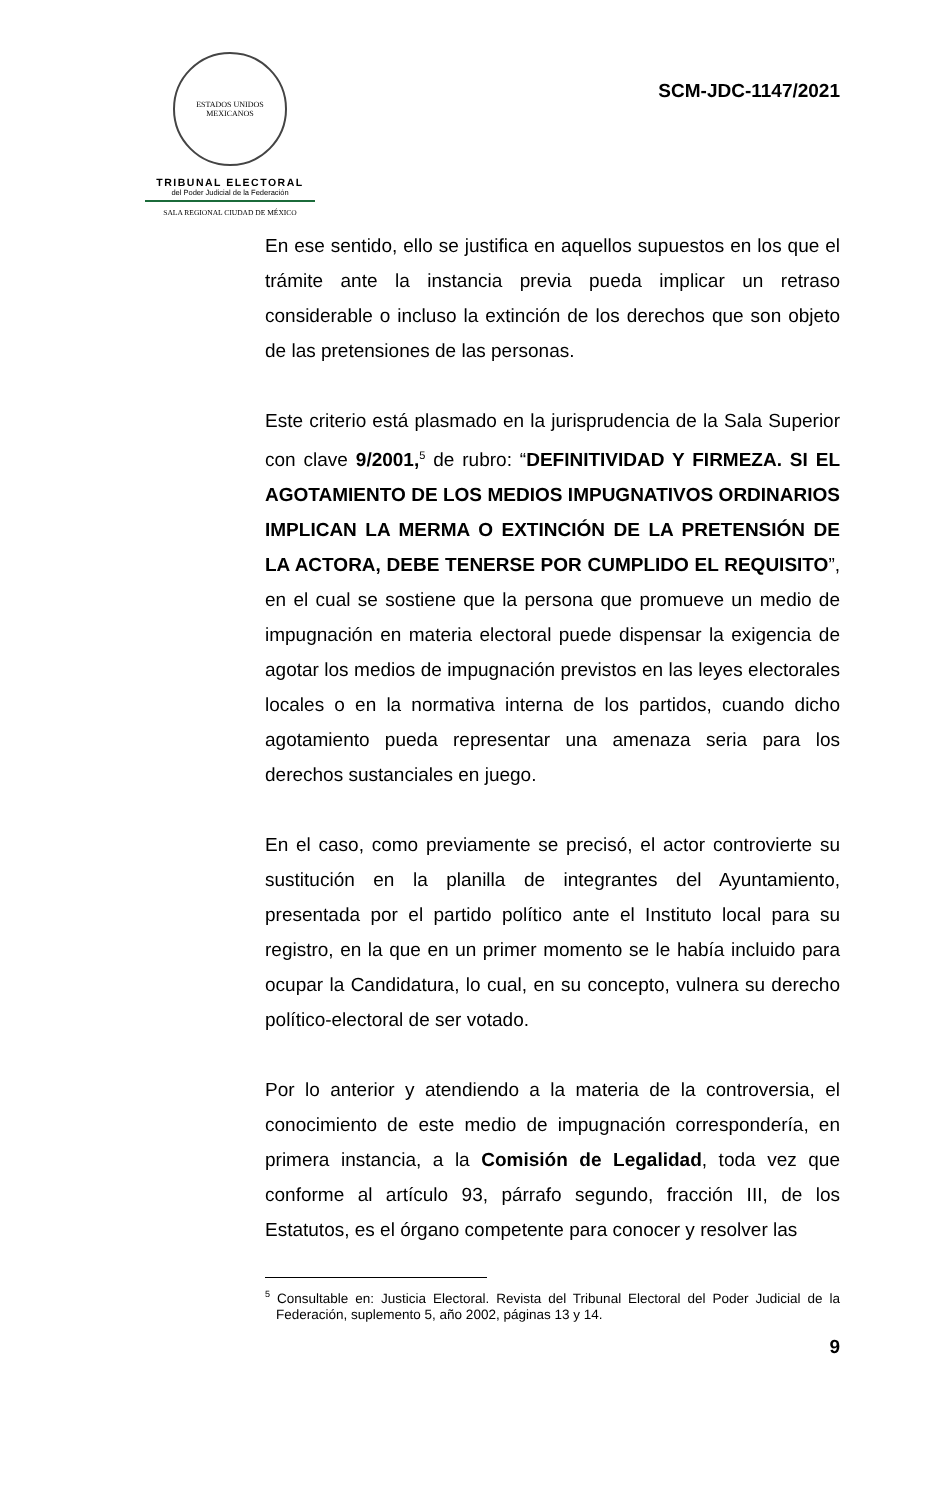ESTADOS UNIDOS MEXICANOS
TRIBUNAL ELECTORAL
del Poder Judicial de la Federación
SALA REGIONAL CIUDAD DE MÉXICO
SCM-JDC-1147/2021
En ese sentido, ello se justifica en aquellos supuestos en los que el trámite ante la instancia previa pueda implicar un retraso considerable o incluso la extinción de los derechos que son objeto de las pretensiones de las personas.
Este criterio está plasmado en la jurisprudencia de la Sala Superior con clave 9/2001,<sup>5</sup> de rubro: “DEFINITIVIDAD Y FIRMEZA. SI EL AGOTAMIENTO DE LOS MEDIOS IMPUGNATIVOS ORDINARIOS IMPLICAN LA MERMA O EXTINCIÓN DE LA PRETENSIÓN DE LA ACTORA, DEBE TENERSE POR CUMPLIDO EL REQUISITO”, en el cual se sostiene que la persona que promueve un medio de impugnación en materia electoral puede dispensar la exigencia de agotar los medios de impugnación previstos en las leyes electorales locales o en la normativa interna de los partidos, cuando dicho agotamiento pueda representar una amenaza seria para los derechos sustanciales en juego.
En el caso, como previamente se precisó, el actor controvierte su sustitución en la planilla de integrantes del Ayuntamiento, presentada por el partido político ante el Instituto local para su registro, en la que en un primer momento se le había incluido para ocupar la Candidatura, lo cual, en su concepto, vulnera su derecho político-electoral de ser votado.
Por lo anterior y atendiendo a la materia de la controversia, el conocimiento de este medio de impugnación correspondería, en primera instancia, a la Comisión de Legalidad, toda vez que conforme al artículo 93, párrafo segundo, fracción III, de los Estatutos, es el órgano competente para conocer y resolver las
<sup>5</sup> Consultable en: Justicia Electoral. Revista del Tribunal Electoral del Poder Judicial de la Federación, suplemento 5, año 2002, páginas 13 y 14.
9